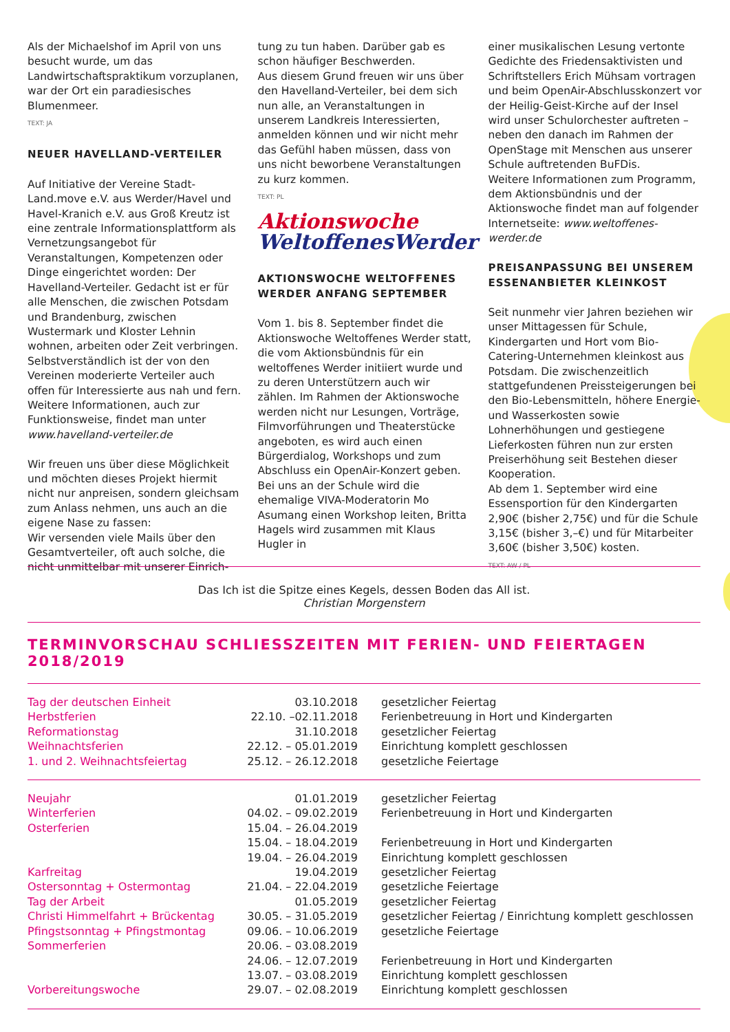Als der Michaelshof im April von uns besucht wurde, um das Landwirtschaftspraktikum vorzuplanen, war der Ort ein paradiesisches Blumenmeer.
TEXT: JA
NEUER HAVELLAND-VERTEILER
Auf Initiative der Vereine Stadt-Land.move e.V. aus Werder/Havel und Havel-Kranich e.V. aus Groß Kreutz ist eine zentrale Informationsplattform als Vernetzungsangebot für Veranstaltungen, Kompetenzen oder Dinge eingerichtet worden: Der Havelland-Verteiler. Gedacht ist er für alle Menschen, die zwischen Potsdam und Brandenburg, zwischen Wustermark und Kloster Lehnin wohnen, arbeiten oder Zeit verbringen. Selbstverständlich ist der von den Vereinen moderierte Verteiler auch offen für Interessierte aus nah und fern. Weitere Informationen, auch zur Funktionsweise, findet man unter www.havelland-verteiler.de
Wir freuen uns über diese Möglichkeit und möchten dieses Projekt hiermit nicht nur anpreisen, sondern gleichsam zum Anlass nehmen, uns auch an die eigene Nase zu fassen:
Wir versenden viele Mails über den Gesamtverteiler, oft auch solche, die nicht unmittelbar mit unserer Einrich-
tung zu tun haben. Darüber gab es schon häufiger Beschwerden.
Aus diesem Grund freuen wir uns über den Havelland-Verteiler, bei dem sich nun alle, an Veranstaltungen in unserem Landkreis Interessierten, anmelden können und wir nicht mehr das Gefühl haben müssen, dass von uns nicht beworbene Veranstaltungen zu kurz kommen.
TEXT: PL
Aktionswoche
WeltoffenesWerder
AKTIONSWOCHE WELTOFFENES WERDER ANFANG SEPTEMBER
Vom 1. bis 8. September findet die Aktionswoche Weltoffenes Werder statt, die vom Aktionsbündnis für ein weltoffenes Werder initiiert wurde und zu deren Unterstützern auch wir zählen. Im Rahmen der Aktionswoche werden nicht nur Lesungen, Vorträge, Filmvorführungen und Theaterstücke angeboten, es wird auch einen Bürgerdialog, Workshops und zum Abschluss ein OpenAir-Konzert geben.
Bei uns an der Schule wird die ehemalige VIVA-Moderatorin Mo Asumang einen Workshop leiten, Britta Hagels wird zusammen mit Klaus Hugler in
einer musikalischen Lesung vertonte Gedichte des Friedensaktivisten und Schriftstellers Erich Mühsam vortragen und beim OpenAir-Abschlusskonzert vor der Heilig-Geist-Kirche auf der Insel wird unser Schulorchester auftreten – neben den danach im Rahmen der OpenStage mit Menschen aus unserer Schule auftretenden BuFDis.
Weitere Informationen zum Programm, dem Aktionsbündnis und der Aktionswoche findet man auf folgender Internetseite: www.weltoffenes-werder.de
PREISANPASSUNG BEI UNSEREM ESSENANBIETER KLEINKOST
Seit nunmehr vier Jahren beziehen wir unser Mittagessen für Schule, Kindergarten und Hort vom Bio-Catering-Unternehmen kleinkost aus Potsdam. Die zwischenzeitlich stattgefundenen Preissteigerungen bei den Bio-Lebensmitteln, höhere Energie- und Wasserkosten sowie Lohnerhöhungen und gestiegene Lieferkosten führen nun zur ersten Preiserhöhung seit Bestehen dieser Kooperation.
Ab dem 1. September wird eine Essensportion für den Kindergarten 2,90€ (bisher 2,75€) und für die Schule 3,15€ (bisher 3,–€) und für Mitarbeiter 3,60€ (bisher 3,50€) kosten.
TEXT: AW / PL
Das Ich ist die Spitze eines Kegels, dessen Boden das All ist.
Christian Morgenstern
TERMINVORSCHAU SCHLIESSZEITEN MIT FERIEN- UND FEIERTAGEN 2018/2019
| Tag der deutschen Einheit | 03.10.2018 | gesetzlicher Feiertag |
| Herbstferien | 22.10. –02.11.2018 | Ferienbetreuung in Hort und Kindergarten |
| Reformationstag | 31.10.2018 | gesetzlicher Feiertag |
| Weihnachtsferien | 22.12. – 05.01.2019 | Einrichtung komplett geschlossen |
| 1. und 2. Weihnachtsfeiertag | 25.12. – 26.12.2018 | gesetzliche Feiertage |
| Neujahr | 01.01.2019 | gesetzlicher Feiertag |
| Winterferien | 04.02. – 09.02.2019 | Ferienbetreuung in Hort und Kindergarten |
| Osterferien | 15.04. – 26.04.2019 | |
| | 15.04. – 18.04.2019 | Ferienbetreuung in Hort und Kindergarten |
| | 19.04. – 26.04.2019 | Einrichtung komplett geschlossen |
| Karfreitag | 19.04.2019 | gesetzlicher Feiertag |
| Ostersonntag + Ostermontag | 21.04. – 22.04.2019 | gesetzliche Feiertage |
| Tag der Arbeit | 01.05.2019 | gesetzlicher Feiertag |
| Christi Himmelfahrt + Brückentag | 30.05. – 31.05.2019 | gesetzlicher Feiertag / Einrichtung komplett geschlossen |
| Pfingstsonntag + Pfingstmontag | 09.06. – 10.06.2019 | gesetzliche Feiertage |
| Sommerferien | 20.06. – 03.08.2019 | |
| | 24.06. – 12.07.2019 | Ferienbetreuung in Hort und Kindergarten |
| | 13.07. – 03.08.2019 | Einrichtung komplett geschlossen |
| Vorbereitungswoche | 29.07. – 02.08.2019 | Einrichtung komplett geschlossen |